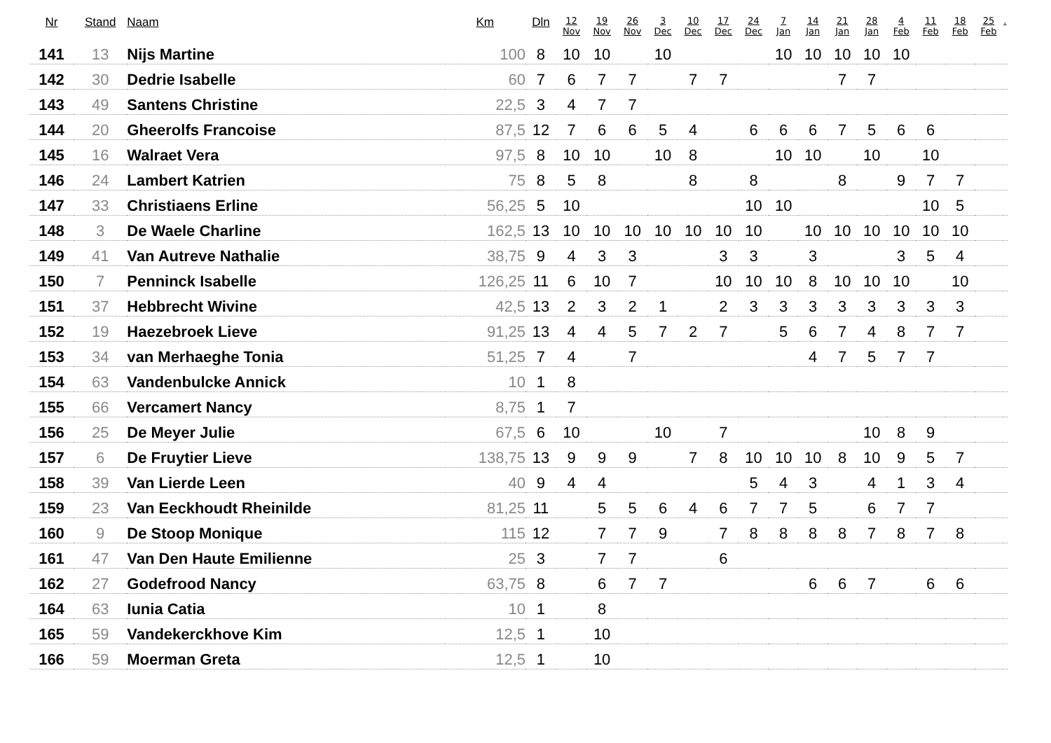| Nr | Stand | Naam | Km | Dln | 12 Nov | 19 Nov | 26 Nov | 3 Dec | 10 Dec | 17 Dec | 24 Dec | 7 Jan | 14 Jan | 21 Jan | 28 Jan | 4 Feb | 11 Feb | 18 Feb | 25 Feb | . |
| --- | --- | --- | --- | --- | --- | --- | --- | --- | --- | --- | --- | --- | --- | --- | --- | --- | --- | --- | --- | --- |
| 141 | 13 | Nijs Martine | 100 | 8 | 10 | 10 | | 10 | | | | 10 | 10 | 10 | 10 | 10 | | | | |
| 142 | 30 | Dedrie Isabelle | 60 | 7 | 6 | 7 | 7 | | 7 | 7 | | | | 7 | 7 | | | | | |
| 143 | 49 | Santens Christine | 22,5 | 3 | 4 | 7 | 7 | | | | | | | | | | | | | |
| 144 | 20 | Gheerolfs Francoise | 87,5 | 12 | 7 | 6 | 6 | 5 | 4 | | 6 | 6 | 6 | 7 | 5 | 6 | 6 | | | |
| 145 | 16 | Walraet Vera | 97,5 | 8 | 10 | 10 | | 10 | 8 | | | 10 | 10 | | 10 | | 10 | | | |
| 146 | 24 | Lambert Katrien | 75 | 8 | 5 | 8 | | | 8 | | 8 | | | 8 | | 9 | 7 | 7 | | |
| 147 | 33 | Christiaens Erline | 56,25 | 5 | 10 | | | | | | 10 | 10 | | | | | 10 | 5 | | |
| 148 | 3 | De Waele Charline | 162,5 | 13 | 10 | 10 | 10 | 10 | 10 | 10 | 10 | | 10 | 10 | 10 | 10 | 10 | 10 | | |
| 149 | 41 | Van Autreve Nathalie | 38,75 | 9 | 4 | 3 | 3 | | | 3 | 3 | | 3 | | | 3 | 5 | 4 | | |
| 150 | 7 | Penninck Isabelle | 126,25 | 11 | 6 | 10 | 7 | | | 10 | 10 | 10 | 8 | 10 | 10 | 10 | | 10 | | |
| 151 | 37 | Hebbrecht Wivine | 42,5 | 13 | 2 | 3 | 2 | 1 | | 2 | 3 | 3 | 3 | 3 | 3 | 3 | 3 | 3 | | |
| 152 | 19 | Haezebroek Lieve | 91,25 | 13 | 4 | 4 | 5 | 7 | 2 | 7 | | 5 | 6 | 7 | 4 | 8 | 7 | 7 | | |
| 153 | 34 | van Merhaeghe Tonia | 51,25 | 7 | 4 | | 7 | | | | | | 4 | 7 | 5 | 7 | 7 | | | |
| 154 | 63 | Vandenbulcke Annick | 10 | 1 | 8 | | | | | | | | | | | | | | | |
| 155 | 66 | Vercamert Nancy | 8,75 | 1 | 7 | | | | | | | | | | | | | | | |
| 156 | 25 | De Meyer Julie | 67,5 | 6 | 10 | | | 10 | | 7 | | | | | 10 | 8 | 9 | | | |
| 157 | 6 | De Fruytier Lieve | 138,75 | 13 | 9 | 9 | 9 | | 7 | 8 | 10 | 10 | 10 | 8 | 10 | 9 | 5 | 7 | | |
| 158 | 39 | Van Lierde Leen | 40 | 9 | 4 | 4 | | | | | 5 | 4 | 3 | | 4 | 1 | 3 | 4 | | |
| 159 | 23 | Van Eeckhoudt Rheinilde | 81,25 | 11 | | 5 | 5 | 6 | 4 | 6 | 7 | 7 | 5 | | 6 | 7 | 7 | | | |
| 160 | 9 | De Stoop Monique | 115 | 12 | | 7 | 7 | 9 | | 7 | 8 | 8 | 8 | 8 | 7 | 8 | 7 | 8 | | |
| 161 | 47 | Van Den Haute Emilienne | 25 | 3 | | 7 | 7 | | | 6 | | | | | | | | | | |
| 162 | 27 | Godefrood Nancy | 63,75 | 8 | | 6 | 7 | 7 | | | | | 6 | 6 | 7 | | 6 | 6 | | |
| 164 | 63 | Iunia Catia | 10 | 1 | | 8 | | | | | | | | | | | | | | |
| 165 | 59 | Vandekerckhove Kim | 12,5 | 1 | | 10 | | | | | | | | | | | | | | |
| 166 | 59 | Moerman Greta | 12,5 | 1 | | 10 | | | | | | | | | | | | | | |